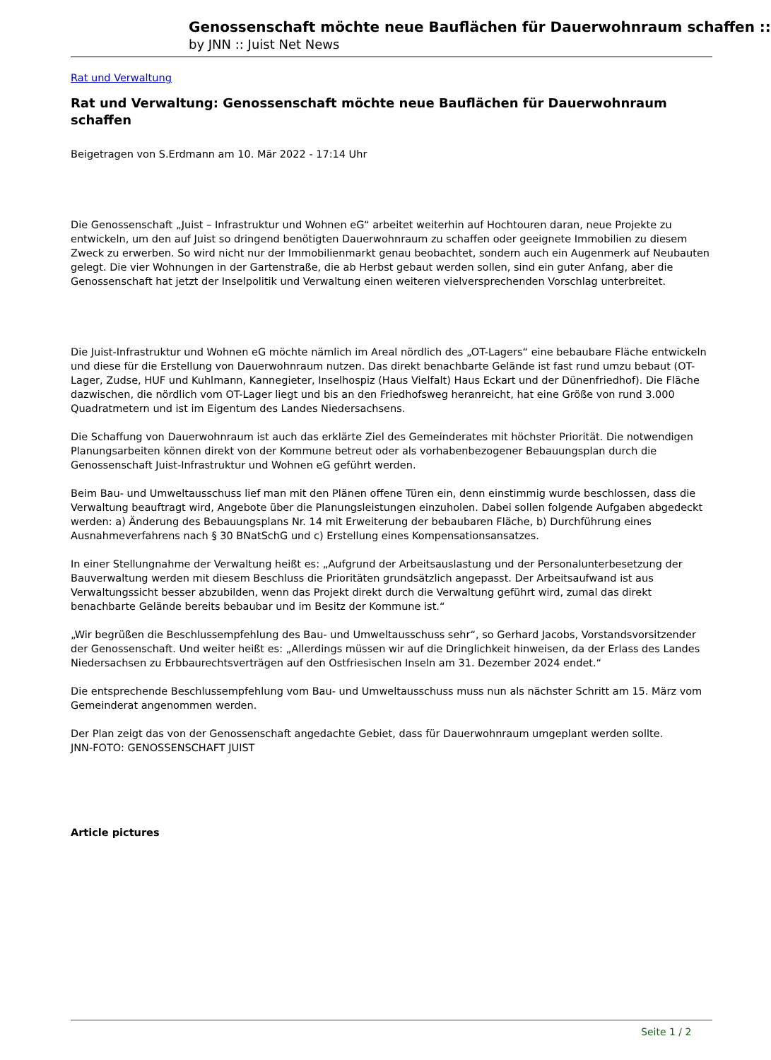Genossenschaft möchte neue Bauflächen für Dauerwohnraum schaffen ::
by JNN :: Juist Net News
Rat und Verwaltung
Rat und Verwaltung: Genossenschaft möchte neue Bauflächen für Dauerwohnraum schaffen
Beigetragen von S.Erdmann am 10. Mär 2022 - 17:14 Uhr
Die Genossenschaft „Juist – Infrastruktur und Wohnen eG“ arbeitet weiterhin auf Hochtouren daran, neue Projekte zu entwickeln, um den auf Juist so dringend benötigten Dauerwohnraum zu schaffen oder geeignete Immobilien zu diesem Zweck zu erwerben. So wird nicht nur der Immobilienmarkt genau beobachtet, sondern auch ein Augenmerk auf Neubauten gelegt. Die vier Wohnungen in der Gartenstraße, die ab Herbst gebaut werden sollen, sind ein guter Anfang, aber die Genossenschaft hat jetzt der Inselpolitik und Verwaltung einen weiteren vielversprechenden Vorschlag unterbreitet.
Die Juist-Infrastruktur und Wohnen eG möchte nämlich im Areal nördlich des „OT-Lagers“ eine bebaubare Fläche entwickeln und diese für die Erstellung von Dauerwohnraum nutzen. Das direkt benachbarte Gelände ist fast rund umzu bebaut (OT-Lager, Zudse, HUF und Kuhlmann, Kannegieter, Inselhospiz (Haus Vielfalt) Haus Eckart und der Dünenfriedhof). Die Fläche dazwischen, die nördlich vom OT-Lager liegt und bis an den Friedhofsweg heranreicht, hat eine Größe von rund 3.000 Quadratmetern und ist im Eigentum des Landes Niedersachsens.
Die Schaffung von Dauerwohnraum ist auch das erklärte Ziel des Gemeinderates mit höchster Priorität. Die notwendigen Planungsarbeiten können direkt von der Kommune betreut oder als vorhabenbezogener Bebauungsplan durch die Genossenschaft Juist-Infrastruktur und Wohnen eG geführt werden.
Beim Bau- und Umweltausschuss lief man mit den Plänen offene Türen ein, denn einstimmig wurde beschlossen, dass die Verwaltung beauftragt wird, Angebote über die Planungsleistungen einzuholen. Dabei sollen folgende Aufgaben abgedeckt werden: a) Änderung des Bebauungsplans Nr. 14 mit Erweiterung der bebaubaren Fläche, b) Durchführung eines Ausnahmeverfahrens nach § 30 BNatSchG und c) Erstellung eines Kompensationsansatzes.
In einer Stellungnahme der Verwaltung heißt es: „Aufgrund der Arbeitsauslastung und der Personalunterbesetzung der Bauverwaltung werden mit diesem Beschluss die Prioritäten grundsätzlich angepasst. Der Arbeitsaufwand ist aus Verwaltungssicht besser abzubilden, wenn das Projekt direkt durch die Verwaltung geführt wird, zumal das direkt benachbarte Gelände bereits bebaubar und im Besitz der Kommune ist.“
„Wir begrüßen die Beschlussempfehlung des Bau- und Umweltausschuss sehr“, so Gerhard Jacobs, Vorstandsvorsitzender der Genossenschaft. Und weiter heißt es: „Allerdings müssen wir auf die Dringlichkeit hinweisen, da der Erlass des Landes Niedersachsen zu Erbbaurechtsverträgen auf den Ostfriesischen Inseln am 31. Dezember 2024 endet.“
Die entsprechende Beschlussempfehlung vom Bau- und Umweltausschuss muss nun als nächster Schritt am 15. März vom Gemeinderat angenommen werden.
Der Plan zeigt das von der Genossenschaft angedachte Gebiet, dass für Dauerwohnraum umgeplant werden sollte.
JNN-FOTO: GENOSSENSCHAFT JUIST
Article pictures
Seite 1 / 2